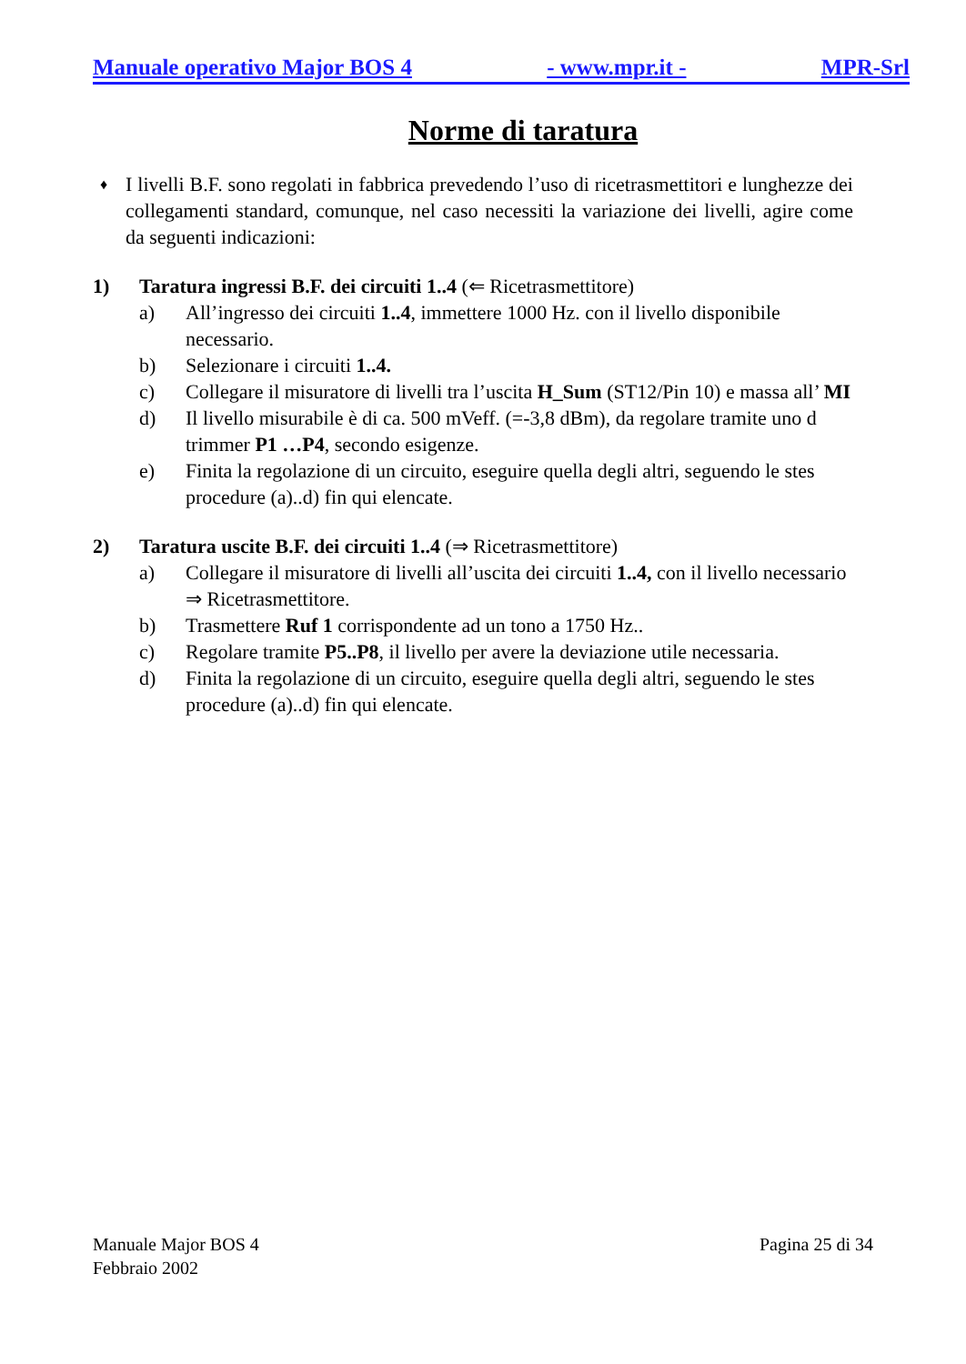Manuale operativo Major BOS 4 - www.mpr.it - MPR-Srl
Norme di taratura
♦
I livelli B.F. sono regolati in fabbrica prevedendo l’uso di ricetrasmettitori e lunghezze dei collegamenti standard, comunque, nel caso necessiti la variazione dei livelli, agire come da seguenti indicazioni:
1) Taratura ingressi B.F. dei circuiti 1..4 (⇐ Ricetrasmettitore)
a) All’ingresso dei circuiti 1..4, immettere 1000 Hz. con il livello disponibile
necessario.
b) Selezionare i circuiti 1..4.
c) Collegare il misuratore di livelli tra l’uscita H_Sum (ST12/Pin 10) e massa all’ MI
d) Il livello misurabile è di ca. 500 mVeff. (=-3,8 dBm), da regolare tramite uno d
trimmer P1 …P4, secondo esigenze.
e) Finita la regolazione di un circuito, eseguire quella degli altri, seguendo le stes
procedure (a)..d) fin qui elencate.
2) Taratura uscite B.F. dei circuiti 1..4 (⇒ Ricetrasmettitore)
a) Collegare il misuratore di livelli all’uscita dei circuiti 1..4, con il livello necessario
⇒ Ricetrasmettitore.
b) Trasmettere Ruf 1 corrispondente ad un tono a 1750 Hz..
c) Regolare tramite P5..P8, il livello per avere la deviazione utile necessaria.
d) Finita la regolazione di un circuito, eseguire quella degli altri, seguendo le stes
procedure (a)..d) fin qui elencate.
Manuale Major BOS 4
Febbraio 2002 Pagina 25 di 34